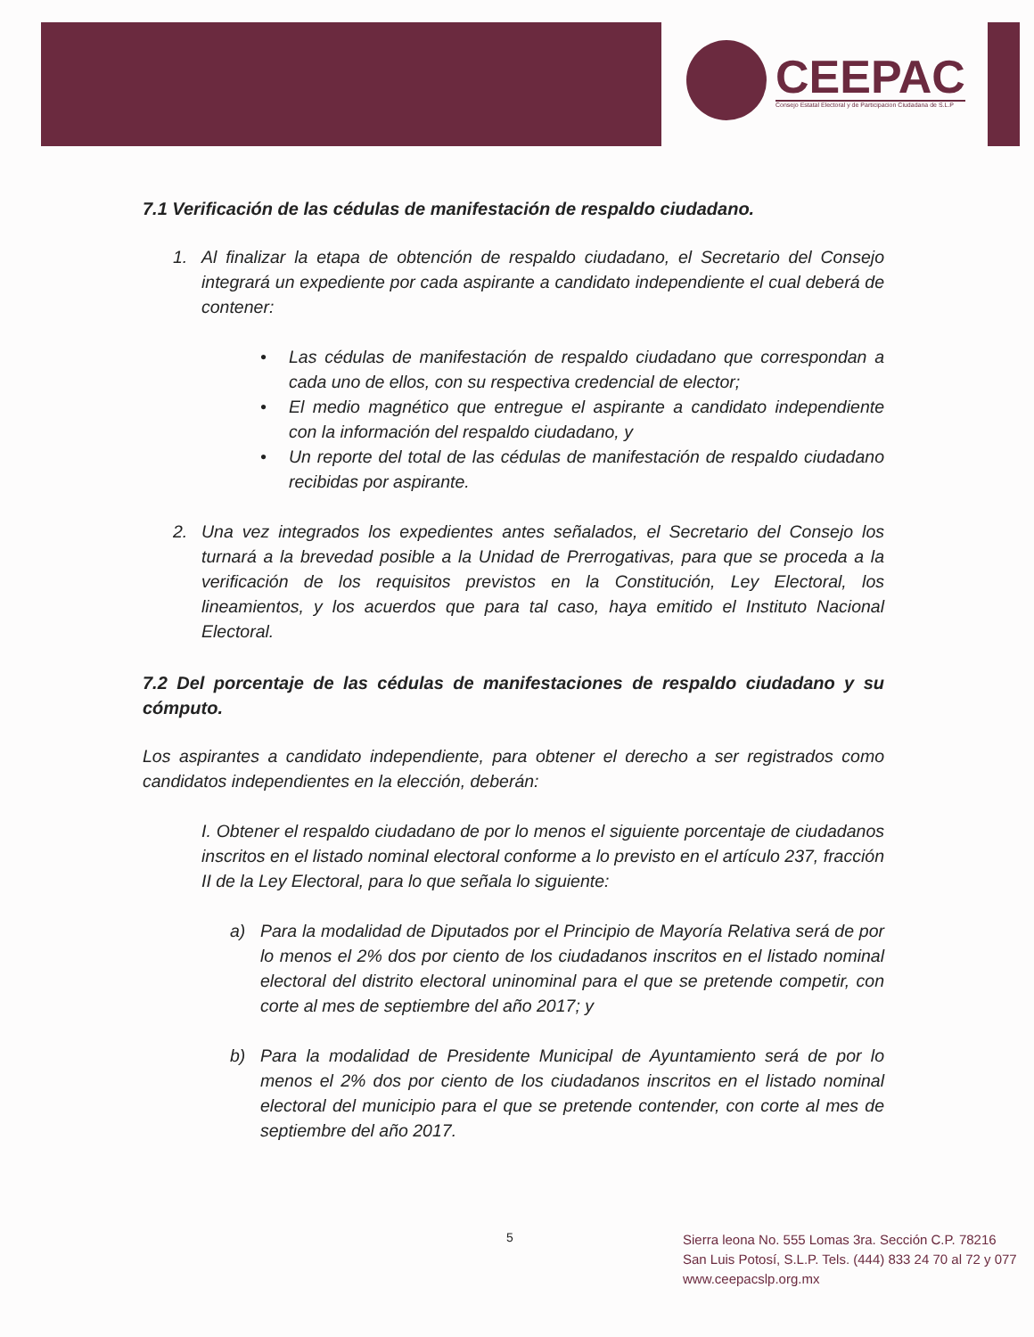CEEPAC
Consejo Estatal Electoral y de Participacion Ciudadana de S.L.P
7.1 Verificación de las cédulas de manifestación de respaldo ciudadano.
1. Al finalizar la etapa de obtención de respaldo ciudadano, el Secretario del Consejo integrará un expediente por cada aspirante a candidato independiente el cual deberá de contener:
• Las cédulas de manifestación de respaldo ciudadano que correspondan a cada uno de ellos, con su respectiva credencial de elector;
• El medio magnético que entregue el aspirante a candidato independiente con la información del respaldo ciudadano, y
• Un reporte del total de las cédulas de manifestación de respaldo ciudadano recibidas por aspirante.
2. Una vez integrados los expedientes antes señalados, el Secretario del Consejo los turnará a la brevedad posible a la Unidad de Prerrogativas, para que se proceda a la verificación de los requisitos previstos en la Constitución, Ley Electoral, los lineamientos, y los acuerdos que para tal caso, haya emitido el Instituto Nacional Electoral.
7.2 Del porcentaje de las cédulas de manifestaciones de respaldo ciudadano y su cómputo.
Los aspirantes a candidato independiente, para obtener el derecho a ser registrados como candidatos independientes en la elección, deberán:
I. Obtener el respaldo ciudadano de por lo menos el siguiente porcentaje de ciudadanos inscritos en el listado nominal electoral conforme a lo previsto en el artículo 237, fracción II de la Ley Electoral, para lo que señala lo siguiente:
a) Para la modalidad de Diputados por el Principio de Mayoría Relativa será de por lo menos el 2% dos por ciento de los ciudadanos inscritos en el listado nominal electoral del distrito electoral uninominal para el que se pretende competir, con corte al mes de septiembre del año 2017; y
b) Para la modalidad de Presidente Municipal de Ayuntamiento será de por lo menos el 2% dos por ciento de los ciudadanos inscritos en el listado nominal electoral del municipio para el que se pretende contender, con corte al mes de septiembre del año 2017.
5
Sierra leona No. 555 Lomas 3ra. Sección C.P. 78216
San Luis Potosí, S.L.P. Tels. (444) 833 24 70 al 72 y 077
www.ceepacslp.org.mx